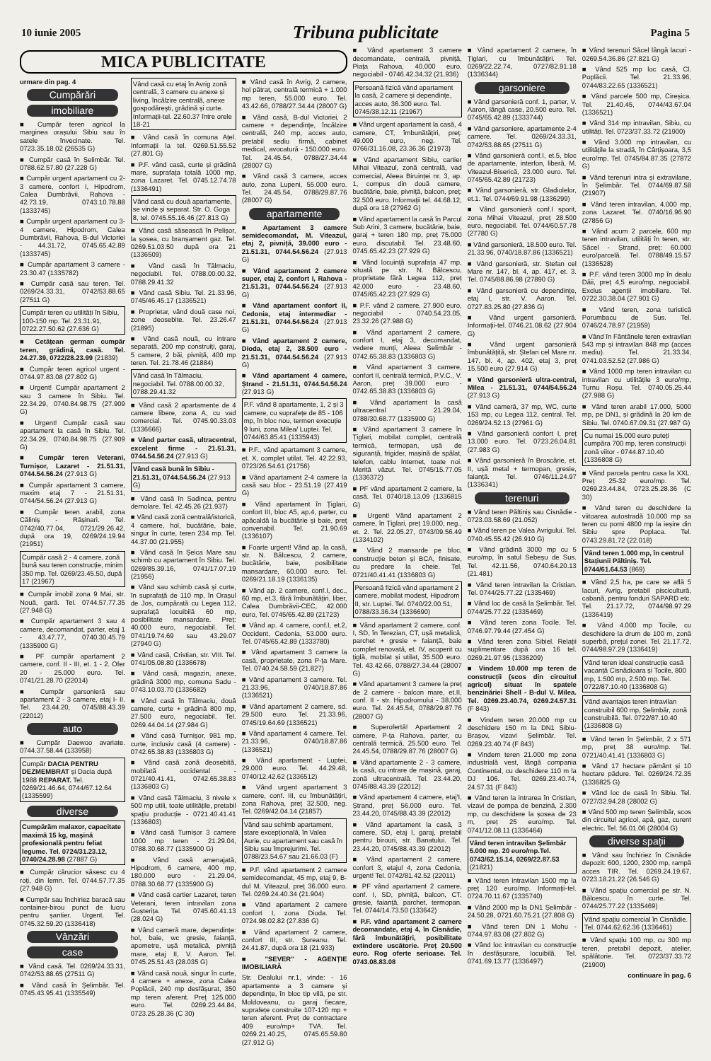10 iunie 2005 Tribuna publicitate Pagina 5
MICA PUBLICITATE
urmare din pag. 4
Cumpărări
imobiliare
■ Cumpăr teren agricol la marginea orașului Sibiu sau în satele învecinate. Tel. 0723.35.18.02 (26535 G)
■ Cumpăr casă în Șelimbăr. Tel. 0788.62.57.80 (27.228 G)
■ Cumpăr urgent apartament cu 2-3 camere, confort I, Hipodrom, Calea Dumbrăvii, Rahova - 42.73.19, 0743.10.78.88 (1333745)
■ Cumpăr urgent apartament cu 3-4 camere, Hipodrom, Calea Dumbrăvii, Rahova, B-dul Victoriei - 44.31.72, 0745.65.42.89 (1333745)
■ Cumpăr apartament 3 camere - 23.30.47 (1335782)
■ Cumpăr casă sau teren. Tel. 0269/24.33.31, 0742/53.88.65 (27511 G)
Cumpăr teren cu utilități în Sibiu, 100-150 mp. Tel. 23.31.91, 0722.27.50.62 (27.636 G)
■ Cetățean german cumpăr teren, grădină, casă. Tel. 24.27.39, 0722/28.23.99 (21839)
■ Cumpăr teren agricol urgent - 0744.97.83.08 (27.802 G)
■ Urgent! Cumpăr apartament 2 sau 3 camere în Sibiu. Tel. 22.34.29, 0740.84.98.75 (27.909 G)
■ Urgent! Cumpăr casă sau apartament la casă în Sibiu. Tel. 22.34.29, 0740.84.98.75 (27.909 G)
■ Cumpăr teren Veterani, Turnișor, Lazaret - 21.51.31, 0744.54.56.24 (27.913 G)
■ Cumpăr apartament 3 camere, maxim etaj 7 - 21.51.31, 0744/54.56.24 (27.913 G)
■ Cumpăr teren arabil, zona Căliniș - Rășinari. Tel. 0742/40.77.04, 0721/29.26.42, după ora 19, 0269/24.19.94 (21951)
Cumpăr casă 2 - 4 camere, zonă bună sau teren construcție, minim 350 mp. Tel. 0269/23.45.50, după 17 (21967)
■ Cumpăr imobil zona 9 Mai, str. Nouă, gară. Tel. 0744.57.77.35 (27.948 G)
■ Cumpăr apartament 3 sau 4 camere, decomandat, parter, etaj 1 - 43.47.77, 0740.30.45.79 (1335900 G)
■ PF cumpăr apartament 2 camere, conf. II - III, et. 1 - 2. Ofer 20 - 25.000 euro. Tel. 0741/21.28.70 (22014)
■ Cumpăr garsonieră sau apartament 2 - 3 camere, etaj I- II. Tel. 23.44.20, 0745/88.43.39 (22012)
auto
■ Cumpăr Daewoo avariate. 0744.37.58.44 (133958)
Cumpăr DACIA PENTRU DEZMEMBRAT și Dacia după 1988 REPARAT. Tel. 0269/21.46.64, 0744/67.12.64 (1335599)
diverse
Cumpărăm malaxor, capacitate maximă 15 kg, mașină profesională pentru feliat legume. Tel. 0724/31.23.12, 0740/24.28.98 (27887 G)
■ Cumpăr cărucior săsesc cu 4 roți, din lemn. Tel. 0744.57.77.35 (27.948 G)
■ Cumpăr sau închiriez baracă sau container-birou punct de lucru pentru șantier. Urgent. Tel. 0745.32.59.20 (1336418)
Vânzări
case
■ Vând casă. Tel. 0269/24.33.31, 0742/53.88.65 (27511 G)
■ Vând casă în Șelimbăr. Tel. 0745.43.95.41 (1335549)
Vând casă cu etaj în Avrig zonă centrală, 3 camere cu anexe și living, încălzire centrală, anexe gospodărești, grădină și curte. Informații-tel. 22.60.37 între orele 18-21
■ Vând casă în comuna Ațel. Informații la tel. 0269.51.55.52 (27.801 G)
■ P.F. vând casă, curte și grădină mare, suprafața totală 1000 mp, zona Lazaret. Tel. 0745.12.74.78 (1336491)
Vând casă cu două apartamente, se vinde și separat. Str. O. Goga 8, tel. 0745.55.16.46 (27.813 G)
■ Vând casă săsească în Pelișor, la șosea, cu branșament gaz. Tel. 0269.51.03.50 după ora 21 (1336509)
■ Vând casă în Tălmaciu, negociabil. Tel. 0788.00.00.32, 0788.29.41.32
■ Vând casă Sibiu. Tel. 21.33.96, 0745/46.45.17 (1336521)
■ Proprietar, vând două case noi, zone deosebite. Tel. 23.26.47 (21895)
■ Vând casă nouă, cu intrare separată, 200 mp construiți, garaj, 5 camere, 2 băi, pivniță, 400 mp teren. Tel. 21.78.46 (21884)
Vând casă în Tălmaciu, negociabil. Tel. 0788.00.00.32, 0788.29.41.32
■ Vând casă 2 apartamente de 4 camere libere, zona A, cu vad comercial. Tel. 0745.90.33.03 (1336666)
■ Vând parter casă, ultracentral, excelent firme - 21.51.31, 0744.54.56.24 (27.913 G)
Vând casă bună în Sibiu - 21.51.31, 0744.54.56.24 (27.913 G)
■ Vând casă în Sadinca, pentru demolare. Tel. 42.45.26 (21.937)
■ Vând casă zonă centrală/istorică, 4 camere, hol, bucătărie, baie, singur în curte, teren 234 mp. Tel. 44.37.00 (21.955)
■ Vând casă în Șeica Mare sau schimb cu apartament în Sibiu. Tel. 0269/85.39.16, 0741/17.07.19 (21956)
■ Vând sau schimb casă și curte, în suprafață de 110 mp, în Orașul de Jos, cumpărată cu Legea 112, suprafață locuibilă 60 mp, posibilitate mansardare. Preț: 40.000 euro, negociabil. Tel. 0741/19.74.69 sau 43.29.07 (27940 G)
■ Vând casă, Cristian, str. VIII. Tel. 0741/05.08.80 (1336678)
■ Vând casă, magazin, anexe, grădină 3000 mp, comuna Sadu - 0743.10.03.70 (1336682)
■ Vând casă în Tălmaciu, două camere, curte + grădină 800 mp, 27.500 euro, negociabil. Tel. 0269.44.04.14 (27.984 G)
■ Vând casă Turnișor, 981 mp, curte, inclusiv casă (4 camere) - 0742.65.38.83 (1336803 G)
■ Vând casă zonă deosebită, mobilată occidental - 0721/40.41.41, 0742.65.38.83 (1336803 G)
■ Vând casă Tălmaciu, 3 nivele x 500 mp utili, toate utilitățile, pretabil spațiu producție - 0721.40.41.41 (1336803)
■ Vând casă Turnișor 3 camere 1000 mp teren - 21.29.04, 0788.30.68.77 (1335900 G)
■ Vând casă amenajată, Hipodrom, 6 camere, 400 mp, 180.000 euro - 21.29.04, 0788.30.68.77 (1335900 G)
■ Vând casă cartier Lazaret, teren Veterani, teren intravilan zona Gușterița. Tel. 0745.60.41.13 (28.024 G)
■ Vând cameră mare, dependințe: hol, baie, wc gresie, faianță, apometre, ușă metalică, pivniță mare, etaj II, V. Aaron. Tel. 0745.25.51.43 (28.035 G)
■ Vând casă nouă, singur în curte, 4 camere + anexe, zona Calea Poplăcii, 240 mp desfășurat, 350 mp teren aferent. Preț 125.000 euro. Tel. 0269.23.44.84, 0723.25.28.36 (C 30)
■ Vând casă în Avrig, 2 camere, hol pătrat, centrală termică + 1.000 mp teren, 55.000 euro. Tel. 43.42.66, 0788/27.34.44 (28007 G)
■ Vând casă, B-dul Victoriei, 2 camere + dependințe, încălzire centrală, 240 mp, acces auto, pretabil sediu firmă, cabinet medical, avocatură - 150.000 euro. Tel. 24.45.54, 0788/27.34.44 (28007 G)
■ Vând casă 3 camere, acces auto, zona Lupeni, 55.000 euro. Tel. 24.45.54, 0788/29.87.76 (28007 G)
apartamente
■ Apartament 3 camere semidecomandat, M. Viteazul, etaj 2, pivniță, 39.000 euro - 21.51.31, 0744.54.56.24 (27.913 G)
■ Vând apartament 2 camere super, etaj 2, confort I, Rahova - 21.51.31, 0744.54.56.24 (27.913 G)
■ Vând apartament confort II, Cedonia, etaj intermediar - 21.51.31, 0744.54.56.24 (27.913 G)
■ Vând apartament 2 camere, Dioda, etaj 2, 38.500 euro - 21.51.31, 0744.54.56.24 (27.913 G)
■ Vând apartament 4 camere, Ștrand - 21.51.31, 0744.54.56.24 (27.913 G)
P.F. vând 8 apartamente, 1, 2 și 3 camere, cu suprafețe de 85 - 106 mp, în bloc nou, termen execuție 9 luni, zona Milea/ Luptei. Tel. 0744/63.85.41 (1335943)
■ P.F., vând apartament 3 camere, et. X, complet utilat. Tel. 42.22.93, 0723/26.54.61 (21756)
■ Vând apartament 2-4 camere la casă sau bloc - 23.51.19 (27.419 G)
■ Vând apartament în Țiglari, confort III, bloc A5, ap.4, parter, cu apăcaldă la bucătărie și baie, preț convenabil. Tel. 21.90.69 (1336107)
■ Foarte urgent! Vând ap. la casă, str. N. Bălcescu, 2 camere, bucătărie, baie, posibilitate mansardare, 60.000 euro. Tel. 0269/21.18.19 (1336135)
■ Vând ap. 2 camere, conf.I, dec., 60 mp, et.3, fără îmbunătățiri, liber, Calea Dumbrăvii-CEC, 42.000 euro, Tel. 0745/65.42.89 (21723)
■ Vând ap. 4 camere, conf.I, et.2, Occident, Cedonia, 53.000 euro. Tel. 0745/65.42.89 (1333780)
■ Vând apartament 3 camere la casă, proprietate, zona P-ța Mare. Tel. 0740.24.58.59 (21.827)
■ Vând apartament 3 camere. Tel. 21.33.96, 0740/18.87.86 (1336521)
■ Vând apartament 2 camere, sd. 29.500 euro. Tel. 21.33.96, 0745/19.64.69 (1336521)
■ Vând apartament 4 camere. Tel. 21.33.96, 0740/18.87.86 (1336521)
■ Vând apartament - Luptei, 29.000 euro. Tel. 44.29.48, 0740/12.42.62 (1336512)
■ Vând urgent apartament 3 camere, conf. III, cu îmbunătățiri, zona Rahova, preț 32.500, neg. Tel. 0269/42.04.14 (21857)
Vând sau schimb apartament, stare excepțională, în Valea Aurie, cu apartament sau casă în Sibiu sau împrejurimi. Tel. 0788/23.54.67 sau 21.66.03 (F)
■ P.F. vând apartament 2 camere semidecomandat, 45 mp, etaj 9, B-dul M. Viteazul, preț 36.000 euro. Tel. 0269.24.40.34 (21.904)
■ Vând apartament 2 camere confort I, zona Dioda. Tel. 0724.98.02.82 (27.836 G)
■ Vând apartament 2 camere, confort III, str. Șureanu. Tel. 24.41.87, după ora 18 (21.933)
■ "SEVER" - AGENȚIE IMOBILIARĂ
Str. Dealului nr.1, vinde: - 16 apartamente a 3 camere și dependințe, în bloc tip vilă, pe str. Moldoveanu, cu garaj fiecare, suprafețe construite 107-120 mp + teren aferent. Preț de contractare 409 euro/mp+ TVA. Tel. 0269.21.40.25, 0745.65.59.80 (27.912 G)
■ Vând apartament 3 camere decomandate, centrală, pivniță, Piața Rahova, 40.000 euro, negociabil - 0746.42.34.32 (21.936)
Persoană fizică vând apartament la casă, 2 camere și dependințe, acces auto, 36.300 euro. Tel. 0745/38.12.11 (21967)
■ Vând urgent apartament la casă, 4 camere, CT, îmbunătățiri, preț: 49.000 euro, neg. Tel. 0766/31.16.08, 23.36.36 (21973)
■ Vând apartament Sibiu, cartier Mihai Viteazul, zonă centrală, vad comercial, Aleea Biruinței nr. 3, ap. 1, compus din două camere, bucătărie, baie, pivniță, balcon, preț: 32.500 euro. Informații tel. 44.68.12, după ora 18 (27962 G)
■ Vând apartament la casă în Parcul Sub Arini, 3 camere, bucătărie, baie, garaj + teren 180 mp, preț 75.000 euro, discutabil. Tel. 23.48.60, 0745.65.42.23 (27.929 G)
■ Vând locuință suprafața 47 mp, situată pe str. N. Bălcescu, proprietate fără Legea 112, preț 42.000 euro - 23.48.60, 0745/65.42.23 (27.929 G)
■ P.F. vând 2 camere, 27.900 euro, negociabil - 0740.54.23.05, 23.32.26 (27.988 G)
■ Vând apartament 2 camere, confort I, etaj 3, decomandat, vedere munți, Aleea Șelimbăr - 0742.65.38.83 (1336803 G)
■ Vând apartament 3 camere, confort II, centrală termică, P.V.C., V. Aaron, preț 39.000 euro - 0742.65.38.83 (1336803 G)
■ Vând apartament la casă ultracentral - 21.29.04, 0788/30.68.77 (1335900 G)
■ Vând apartament 3 camere în Țiglari, mobilat complet, centrală termică, termopan, ușă de siguranță, frigider, mașină de spălat, telefon, cablu Internet, toate noi. Merită văzut. Tel. 0745/15.77.05 (1336372)
■ PF vând apartament 2 camere, la casă. Tel. 0740/18.13.09 (1336815 G)
■ Urgent! Vând apartament 2 camere, în Țiglari, preț 19.000, neg., et. 2. Tel. 22.05.27, 0743/09.56.49 (1334102)
■ Vând 2 mansarde pe bloc, construcție beton și BCA, finisate, cu predare la cheie. Tel. 0721/40.41.41 (1336803 G)
Persoană fizică vând apartament 2 camere, mobilat modest, Hipodrom II, str. Luptei. Tel. 0740/22.00.51, 0788/33.36.34 (1336690)
■ Vând apartament 2 camere, conf. I, SD, în Terezian, CT, ușă metalică, parchet + gresie + faianță, baie complet renovată, et. IV, acoperit cu țiglă, mobilat și utilat, 35.500 euro. Tel. 43.42.66, 0788/27.34.44 (28007 G)
■ Vând apartament 3 camere la preț de 2 camere - balcon mare, et.II, conf. II - str. Hipodromului - 38.000 euro. Tel. 24.45.54, 0788/29.87.76 (28007 G)
■ Superofertă! Apartament 2 camere, P-ța Rahova, parter, cu centrală termică, 25.500 euro. Tel. 24.45.54, 0788/29.87.76 (28007 G)
■ Vând apartamente 2 - 3 camere, la casă, cu intrare de mașină, garaj, zonă ultracentrală. Tel. 23.44.20, 0745/88.43.39 (22012)
■ Vând apartament 4 camere, etaj'I, Ștrand, preț 56.000 euro. Tel. 23.44.20, 0745/88.43.39 (22012)
■ Vând apartament la casă, 3 camere, SD, etaj I, garaj, pretabil pentru birouri, str. Banatului. Tel. 23.44.20, 0745/88.43.39 (22012)
■ Vând apartament 2 camere, confort 3, etajul 4, zona Cedonia, urgent! Tel. 0742/81.42.52 (22011)
■ PF vând apartament 2 camere, conf. I, SD, pivniță, balcon, CT, gresie, faianță, parchet, termopan. Tel. 0744/14.73.50 (133642)
■ P.F. vând apartament 2 camere decomandate, etaj 4, în Cisnădie, fără îmbunătățiri, posibilitate extindere uscătorie. Preț 20.500 euro. Rog oferte serioase. Tel. 0743.08.83.08
■ Vând apartament 2 camere, în Țiglari, cu îmbunătățiri. Tel. 0269/22.22.74, 0727/82.91.18 (1336344)
garsoniere
■ Vând garsonieră conf. 1, parter, V. Aaron, lângă case, 20.500 euro. Tel. 0745/65.42.89 (1333744)
■ Vând garsoniere, apartamente 2-4 camere. Tel. 0269/24.33.31, 0742/53.88.65 (27511 G)
■ Vând garsonieră conf.I, et.5, bloc de apartamente, interfon, liberă, M. Viteazul-Biserică, 23.000 euro. Tel. 0745/65.42.89 (21723)
■ Vând garsonieră, str. Gladiolelor, et.1. Tel. 0744/69.91.98 (1336299)
■ Vând garsonieră conf.I sporit, zona Mihai Viteazul, preț 28.500 euro, negociabil. Tel. 0744/60.57.78 (27780 G)
■ Vând garsonieră, 18.500 euro. Tel. 21.33.96, 0740/18.87.86 (1336521)
■ Vând garsonieră, str. Ștefan cel Mare nr. 147, bl. 4, ap. 417, et. 3. Tel. 0745/88.86.98 (27890 G)
■ Vând garsonieră cu dependințe, etaj I, str. V. Aaron. Tel. 0727.83.25.80 (27.836 G)
■ Vând urgent garsonieră. Informații-tel. 0746.21.08.62 (27.904 G)
■ Vând urgent garsonieră îmbunătățită, str. Ștefan cel Mare nr. 147, bl. 4, ap. 402, etaj 3, preț 15.500 euro (27.914 G)
■ Vând garsonieră ultra-central, Milea - 21.51.31, 0744/54.56.24 (27.913 G)
■ Vând cameră, 37 mp, WC, curte 153 mp, cu Legea 112, central. Tel. 0269/24.52.13 (27961 G)
■ Vând garsonieră confort I, preț 13.000 euro. Tel. 0723.26.04.81 (27.983 G)
■ Vând garsonieră în Broscărie, et. II, ușă metal + termopan, gresie, faianță. Tel. 0746/11.24.97 (1336341)
terenuri
■ Vând teren Păltiniș sau Cisnădie - 0723.03.58.69 (21.052)
■ Vând teren pe Valea Avrigului. Tel. 0740.45.55.42 (26.910 G)
■ Vând grădină 3000 mp cu 5 euro/mp, în satul Sebeșu de Sus. Tel. 42.11.56, 0740.64.20.13 (21.481)
■ Vând teren intravilan la Cristian. Tel. 0744/25.77.22 (1335469)
■ Vând loc de casă la Șelimbăr. Tel. 0744/25.77.22 (1335469)
■ Vând teren zona Tocile. Tel. 0746.97.79.44 (27.454 G)
■ Vând teren zona Sibiel. Relații suplimentare după ora 16 tel. 0269.21.97.95 (1336209)
■ Vindem 10.000 mp teren de construcții (scos din circuitul agricol) situat în spatele benzinăriei Shell - B-dul V. Milea. Tel. 0269.23.40.74, 0269.24.57.31 (F 843)
■ Vindem teren 20.000 mp cu deschidere 150 m la DN1 Sibiu-Brașov, vizavi Șelimbăr. Tel. 0269.23.40.74 (F 843)
■ Vindem teren 21.000 mp zona industrială vest, lângă compania Continental, cu deschidere 110 m la DJ 106. Tel. 0269.23.40.74, 24.57.31 (F 843)
■ Vând teren la intrarea în Cristian, vizavi de pompa de benzină, 2.300 mp, cu deschidere la șosea de 23 m, preț 25 euro/mp. Tel. 0741/12.08.11 (1336464)
Vând teren intravilan Șelimbăr 5.000 mp. 20 euro/mp.Tel. 0743/62.15.14, 0269/22.87.53 (21821)
■ Vând teren intravilan 1500 mp la preț 120 euro/mp. Informații-tel. 0724.70.11.67 (1335740)
■ Vând 2000 mp la DN1 Șelimbăr - 24.50.28, 0721.60.75.21 (27.808 G)
■ Vând teren DN 1 Mohu - 0744.97.83.08 (27.802 G)
■ Vând loc intravilan cu construcție în desfășurare, locuibilă. Tel. 0741.69.13.77 (1336497)
■ Vând terenuri Săcel lângă lacuri - 0269.54.36.86 (27.821 G)
■ Vând 525 mp loc casă, Cl. Poplăcii. Tel. 21.33.96, 0744/83.22.65 (1336521)
■ Vând parcele 500 mp, Cireșica. Tel. 21.40.45, 0744/43.67.04 (1336521)
■ Vând 314 mp intravilan, Sibiu, cu utilități. Tel. 0723/37.33.72 (21900)
■ Vând 3.000 mp intravilan, cu utilitățile la stradă, în Cârțișoara, 3,5 euro/mp. Tel. 0745/84.87.35 (27872 G)
■ Vând terenuri intra și extravilane, în Șelimbăr. Tel. 0744/69.87.58 (21907)
■ Vând teren intravilan, 4.000 mp, zona Lazaret. Tel. 0740/16.96.90 (27856 G)
■ Vând acum 2 parcele, 600 mp teren intravilan, utilități în teren, str. Săcel - Ștrand, preț: 60.000 euro/parcelă. Tel. 0788/49.15.57 (1336528)
■ P.F. vând teren 3000 mp în dealu Dăii, preț 4,5 euro/mp, negociabil. Exclus agenții imobiliare. Tel. 0722.30.38.04 (27.901 G)
■ Vând teren, zona turistică Porumbacu de Sus. Tel. 0746/24.78.97 (21959)
■ Vând în Fântânele teren extravilan 543 mp și intravilan 848 mp (acces mediu). Tel. 21.33.34, 0741.03.52.52 (27.986 G)
■ Vând 1000 mp teren intravilan cu intravilan cu utilitățile 3 euro/mp, Turnu Roșu. Tel. 0740.05.25.44 (27.988 G)
■ Vând teren arabil 17.000, 5000 mp, pe DN1, și grădină la 20 km de Sibiu. Tel. 0740.67.09.31 (27.987 G)
Cu numai 15.000 euro puteți cumpăra 700 mp, teren construcții zonă viitor - 0744.87.10.40 (1336808 G)
■ Vând parcela pentru casa la XXL. Preț 25-32 euro/mp. Tel. 0269.23.44.84, 0723.25.28.36 (C 30)
■ Vând teren cu deschidere la viitoarea autostradă 10.000 mp sa teren cu pomi 4800 mp la ieșire din Sibiu spre Poplaca. Tel. 0743.29.81.72 (22.018)
Vând teren 1.000 mp, în centrul Stațiunii Păltiniș. Tel. 0744/61.64.53 (869)
■ Vând 2,5 ha, pe care se află 5 lacuri, Avrig, pretabil piscicultură, cabană, pentru fonduri SAPARD etc. Tel. 21.17.72, 0744/98.97.29 (1336419)
■ Vând 4.000 mp Tocile, cu deschidere la drum de 100 m, zonă superbă, prețul zonei. Tel. 21.17.72, 0744/98.97.29 (1336419)
Vând teren ideal construcție casă vacanță Cisnădioara și Tocile, 800 mp, 1.500 mp, 2.500 mp. Tel. 0722/87.10.40 (1336808 G)
Vând avantajos teren intravilan construibil 600 mp, Șelimbăr, zonă construibilă. Tel. 0722/87.10.40 (1336808 G)
■ Vând teren în Șelimbăr, 2 x 571 mp, preț 38 euro/mp. Tel. 0721/40.41.41 (1336803 G)
■ Vând 17 hectare pământ și 10 hectare pădure. Tel. 0269/24.72.35 (1336825 G)
■ Vând loc de casă în Sibiu. Tel. 0727/32.94.28 (28002 G)
■ Vând 500 mp teren Șelimbăr, scos din circuitul agricol, apă, gaz, curent electric. Tel. 56.01.06 (28004 G)
diverse spații
■ Vând sau închiriez în Cisnădie depozit: 600, 1200, 2300 mp, rampă acces TIR. Tel. 0269.24.19.67, 0723.18.21.22 (26.546 G)
■ Vând spațiu comercial pe str. N. Bălcescu, în curte. Tel. 0744/25.77.22 (1335469)
Vând spațiu comercial în Cisnădie. Tel. 0744.62.62.36 (1336461)
■ Vând spațiu 100 mp, cu 300 mp teren, pretabil depozit, atelier, spălătorie. Tel. 0723/37.33.72 (21900)
continuare în pag. 6